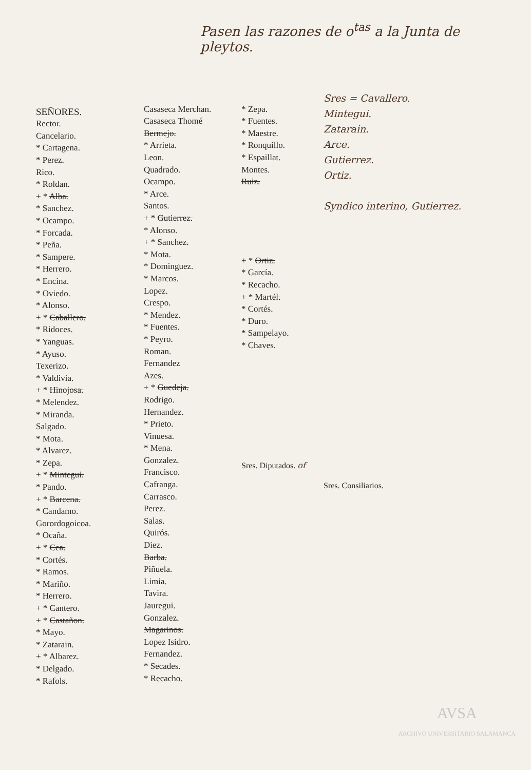Pasen las razones de o<sup>tas</sup> a la Junta de pleytos.
SEÑORES.
Rector.
Cancelario.
* Cartagena.
* Perez.
Rico.
* Roldan.
+ * Alba.
* Sanchez.
* Ocampo.
* Forcada.
* Peña.
* Sampere.
* Herrero.
* Encina.
* Oviedo.
* Alonso.
+ * Caballero.
* Ridoces.
* Yanguas.
* Ayuso.
Texerizo.
* Valdivia.
+ * Hinojosa.
* Melendez.
* Miranda.
Salgado.
* Mota.
* Alvarez.
* Zepa.
+ * Mintegui.
* Pando.
+ * Barcena.
* Candamo.
Gorordogoicoa.
* Ocaña.
+ * Cea.
* Cortés.
* Ramos.
* Mariño.
* Herrero.
+ * Cantero.
+ * Castañon.
* Mayo.
* Zatarain.
+ * Albarez.
* Delgado.
* Rafols.
Casaseca Merchan.
Casaseca Thomé
Bermejo.
* Arrieta.
Leon.
Quadrado.
Ocampo.
* Arce.
Santos.
+ * Gutierrez.
* Alonso.
+ * Sanchez.
* Mota.
* Dominguez.
* Marcos.
Lopez.
Crespo.
* Mendez.
* Fuentes.
* Peyro.
Roman.
Fernandez
Azes.
+ * Guedeja.
Rodrigo.
Hernandez.
* Prieto.
Vinuesa.
* Mena.
Gonzalez.
Francisco.
Cafranga.
Carrasco.
Perez.
Salas.
Quirós.
Diez.
Barba.
Piñuela.
Limia.
Tavira.
Jauregui.
Gonzalez.
Magarinos.
Lopez Isidro.
Fernandez.
* Secades.
* Recacho.
* Zepa.
* Fuentes.
* Maestre.
* Ronquillo.
* Espaillat.
Montes.
Ruiz.
+ * Ortiz.
* García.
* Recacho.
+ * Martél.
* Cortés.
* Duro.
* Sampelayo.
* Chaves.
Sres. Diputados. of
Sres = Cavallero.
Mintegui.
Zatarain.
Arce.
Gutierrez.
Ortiz.
Syndico interino, Gutierrez.
Sres. Consiliarios.
AVSA
ARCHIVO UNIVERSITARIO SALAMANCA